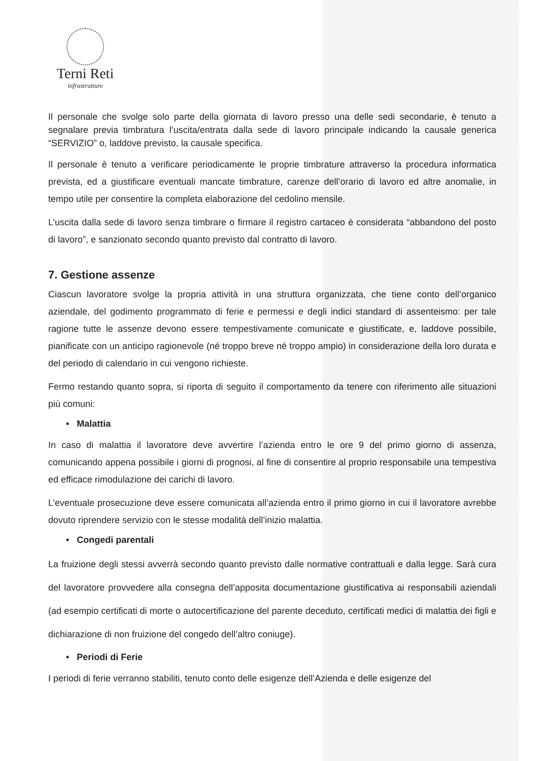Terni Reti
infrastrutture
Il personale che svolge solo parte della giornata di lavoro presso una delle sedi secondarie, è tenuto a segnalare previa timbratura l’uscita/entrata dalla sede di lavoro principale indicando la causale generica “SERVIZIO” o, laddove previsto, la causale specifica.
Il personale è tenuto a verificare periodicamente le proprie timbrature attraverso la procedura informatica prevista, ed a giustificare eventuali mancate timbrature, carenze dell’orario di lavoro ed altre anomalie, in tempo utile per consentire la completa elaborazione del cedolino mensile.
L’uscita dalla sede di lavoro senza timbrare o firmare il registro cartaceo è considerata “abbandono del posto di lavoro”, e sanzionato secondo quanto previsto dal contratto di lavoro.
7. Gestione assenze
Ciascun lavoratore svolge la propria attività in una struttura organizzata, che tiene conto dell’organico aziendale, del godimento programmato di ferie e permessi e degli indici standard di assenteismo: per tale ragione tutte le assenze devono essere tempestivamente comunicate e giustificate, e, laddove possibile, pianificate con un anticipo ragionevole (né troppo breve né troppo ampio) in considerazione della loro durata e del periodo di calendario in cui vengono richieste.
Fermo restando quanto sopra, si riporta di seguito il comportamento da tenere con riferimento alle situazioni più comuni:
• Malattia
In caso di malattia il lavoratore deve avvertire l’azienda entro le ore 9 del primo giorno di assenza, comunicando appena possibile i giorni di prognosi, al fine di consentire al proprio responsabile una tempestiva ed efficace rimodulazione dei carichi di lavoro.
L’eventuale prosecuzione deve essere comunicata all’azienda entro il primo giorno in cui il lavoratore avrebbe dovuto riprendere servizio con le stesse modalità dell’inizio malattia.
• Congedi parentali
La fruizione degli stessi avverrà secondo quanto previsto dalle normative contrattuali e dalla legge. Sarà cura del lavoratore provvedere alla consegna dell’apposita documentazione giustificativa ai responsabili aziendali (ad esempio certificati di morte o autocertificazione del parente deceduto, certificati medici di malattia dei figli e dichiarazione di non fruizione del congedo dell’altro coniuge).
• Periodi di Ferie
I periodi di ferie verranno stabiliti, tenuto conto delle esigenze dell’Azienda e delle esigenze del